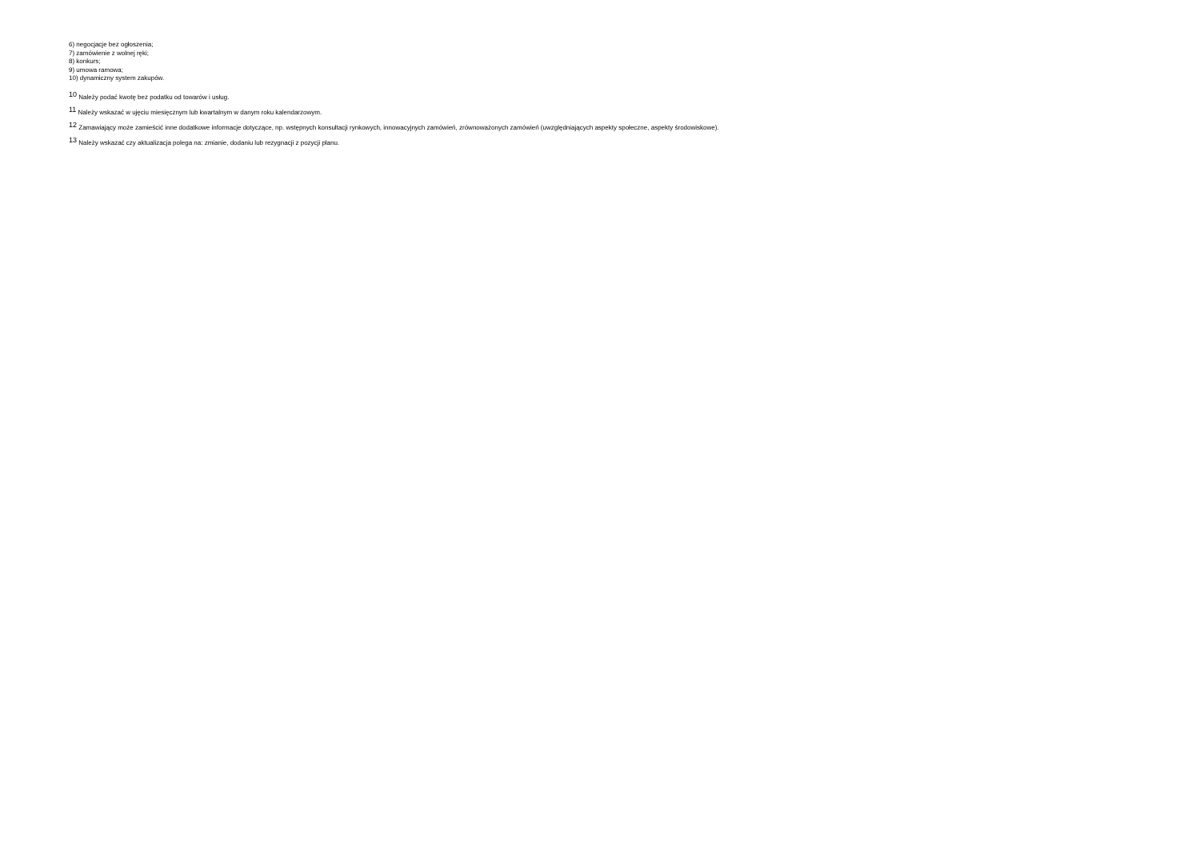6) negocjacje bez ogłoszenia;
7) zamówienie z wolnej ręki;
8) konkurs;
9) umowa ramowa;
10) dynamiczny system zakupów.
<sup>10</sup> Należy podać kwotę bez podatku od towarów i usług.
<sup>11</sup> Należy wskazać w ujęciu miesięcznym lub kwartalnym w danym roku kalendarzowym.
<sup>12</sup> Zamawiający może zamieścić inne dodatkowe informacje dotyczące, np. wstępnych konsultacji rynkowych, innowacyjnych zamówień, zrównoważonych zamówień (uwzględniających aspekty społeczne, aspekty środowiskowe).
<sup>13</sup> Należy wskazać czy aktualizacja polega na: zmianie, dodaniu lub rezygnacji z pozycji planu.